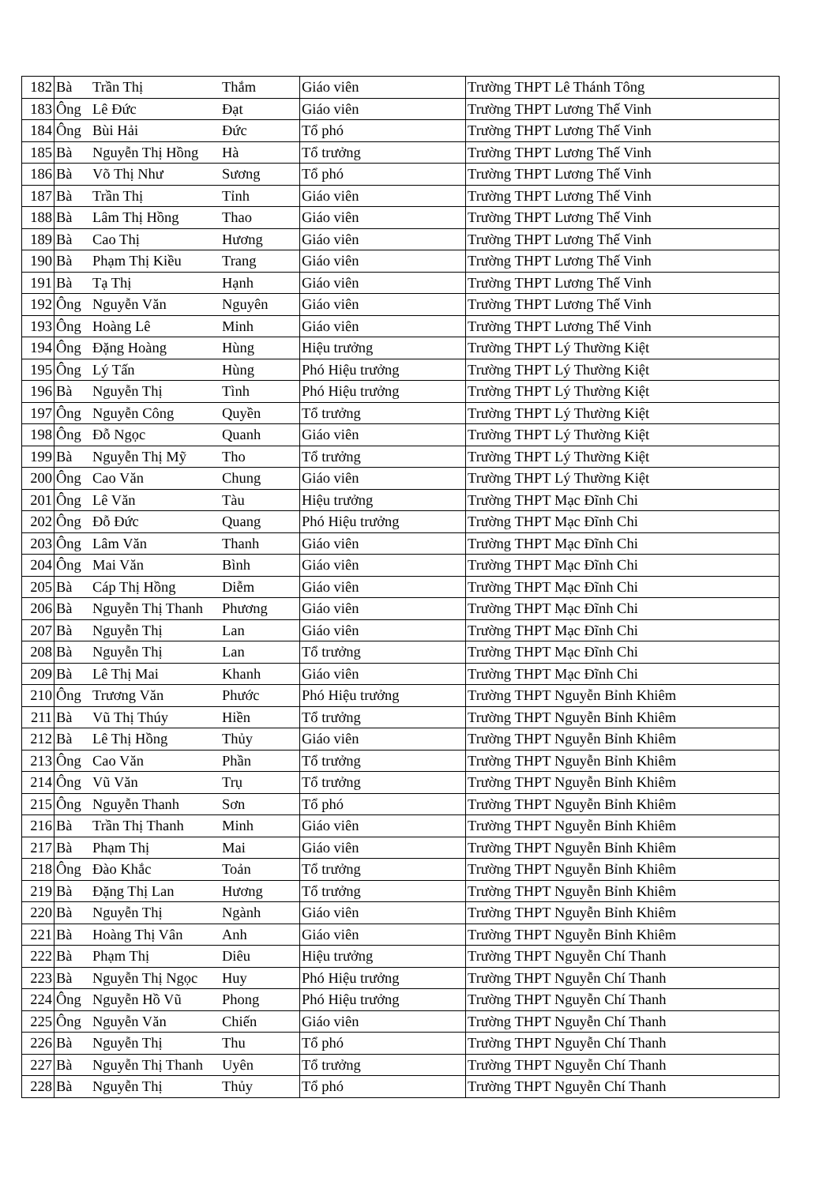| 182 | Bà | Trần Thị | Thắm | Giáo viên | Trường THPT Lê Thánh Tông |
| 183 | Ông | Lê Đức | Đạt | Giáo viên | Trường THPT Lương Thế Vinh |
| 184 | Ông | Bùi Hải | Đức | Tổ phó | Trường THPT Lương Thế Vinh |
| 185 | Bà | Nguyễn Thị Hồng | Hà | Tổ trưởng | Trường THPT Lương Thế Vinh |
| 186 | Bà | Võ Thị Như | Sương | Tổ phó | Trường THPT Lương Thế Vinh |
| 187 | Bà | Trần Thị | Tỉnh | Giáo viên | Trường THPT Lương Thế Vinh |
| 188 | Bà | Lâm Thị Hồng | Thao | Giáo viên | Trường THPT Lương Thế Vinh |
| 189 | Bà | Cao Thị | Hương | Giáo viên | Trường THPT Lương Thế Vinh |
| 190 | Bà | Phạm Thị Kiều | Trang | Giáo viên | Trường THPT Lương Thế Vinh |
| 191 | Bà | Tạ Thị | Hạnh | Giáo viên | Trường THPT Lương Thế Vinh |
| 192 | Ông | Nguyễn Văn | Nguyên | Giáo viên | Trường THPT Lương Thế Vinh |
| 193 | Ông | Hoàng Lê | Minh | Giáo viên | Trường THPT Lương Thế Vinh |
| 194 | Ông | Đặng Hoàng | Hùng | Hiệu trưởng | Trường THPT Lý Thường Kiệt |
| 195 | Ông | Lý Tấn | Hùng | Phó Hiệu trưởng | Trường THPT Lý Thường Kiệt |
| 196 | Bà | Nguyễn Thị | Tình | Phó Hiệu trưởng | Trường THPT Lý Thường Kiệt |
| 197 | Ông | Nguyễn Công | Quyền | Tổ trưởng | Trường THPT Lý Thường Kiệt |
| 198 | Ông | Đỗ Ngọc | Quanh | Giáo viên | Trường THPT Lý Thường Kiệt |
| 199 | Bà | Nguyễn Thị Mỹ | Tho | Tổ trưởng | Trường THPT Lý Thường Kiệt |
| 200 | Ông | Cao Văn | Chung | Giáo viên | Trường THPT Lý Thường Kiệt |
| 201 | Ông | Lê Văn | Tàu | Hiệu trưởng | Trường THPT Mạc Đĩnh Chi |
| 202 | Ông | Đỗ Đức | Quang | Phó Hiệu trưởng | Trường THPT Mạc Đĩnh Chi |
| 203 | Ông | Lâm Văn | Thanh | Giáo viên | Trường THPT Mạc Đĩnh Chi |
| 204 | Ông | Mai Văn | Bình | Giáo viên | Trường THPT Mạc Đĩnh Chi |
| 205 | Bà | Cáp Thị Hồng | Diễm | Giáo viên | Trường THPT Mạc Đĩnh Chi |
| 206 | Bà | Nguyễn Thị Thanh | Phương | Giáo viên | Trường THPT Mạc Đĩnh Chi |
| 207 | Bà | Nguyễn Thị | Lan | Giáo viên | Trường THPT Mạc Đĩnh Chi |
| 208 | Bà | Nguyễn Thị | Lan | Tổ trưởng | Trường THPT Mạc Đĩnh Chi |
| 209 | Bà | Lê Thị Mai | Khanh | Giáo viên | Trường THPT Mạc Đĩnh Chi |
| 210 | Ông | Trương Văn | Phước | Phó Hiệu trưởng | Trường THPT Nguyễn Bỉnh Khiêm |
| 211 | Bà | Vũ Thị Thúy | Hiền | Tổ trưởng | Trường THPT Nguyễn Bỉnh Khiêm |
| 212 | Bà | Lê Thị Hồng | Thủy | Giáo viên | Trường THPT Nguyễn Bỉnh Khiêm |
| 213 | Ông | Cao Văn | Phần | Tổ trưởng | Trường THPT Nguyễn Bỉnh Khiêm |
| 214 | Ông | Vũ Văn | Trụ | Tổ trưởng | Trường THPT Nguyễn Bỉnh Khiêm |
| 215 | Ông | Nguyễn Thanh | Sơn | Tổ phó | Trường THPT Nguyễn Bỉnh Khiêm |
| 216 | Bà | Trần Thị Thanh | Minh | Giáo viên | Trường THPT Nguyễn Bỉnh Khiêm |
| 217 | Bà | Phạm Thị | Mai | Giáo viên | Trường THPT Nguyễn Bỉnh Khiêm |
| 218 | Ông | Đào Khắc | Toản | Tổ trưởng | Trường THPT Nguyễn Bỉnh Khiêm |
| 219 | Bà | Đặng Thị Lan | Hương | Tổ trưởng | Trường THPT Nguyễn Bỉnh Khiêm |
| 220 | Bà | Nguyễn Thị | Ngành | Giáo viên | Trường THPT Nguyễn Bỉnh Khiêm |
| 221 | Bà | Hoàng Thị Vân | Anh | Giáo viên | Trường THPT Nguyễn Bỉnh Khiêm |
| 222 | Bà | Phạm Thị | Diêu | Hiệu trưởng | Trường THPT Nguyễn Chí Thanh |
| 223 | Bà | Nguyễn Thị Ngọc | Huy | Phó Hiệu trưởng | Trường THPT Nguyễn Chí Thanh |
| 224 | Ông | Nguyễn Hồ Vũ | Phong | Phó Hiệu trưởng | Trường THPT Nguyễn Chí Thanh |
| 225 | Ông | Nguyễn Văn | Chiến | Giáo viên | Trường THPT Nguyễn Chí Thanh |
| 226 | Bà | Nguyễn Thị | Thu | Tổ phó | Trường THPT Nguyễn Chí Thanh |
| 227 | Bà | Nguyễn Thị Thanh | Uyên | Tổ trưởng | Trường THPT Nguyễn Chí Thanh |
| 228 | Bà | Nguyễn Thị | Thủy | Tổ phó | Trường THPT Nguyễn Chí Thanh |